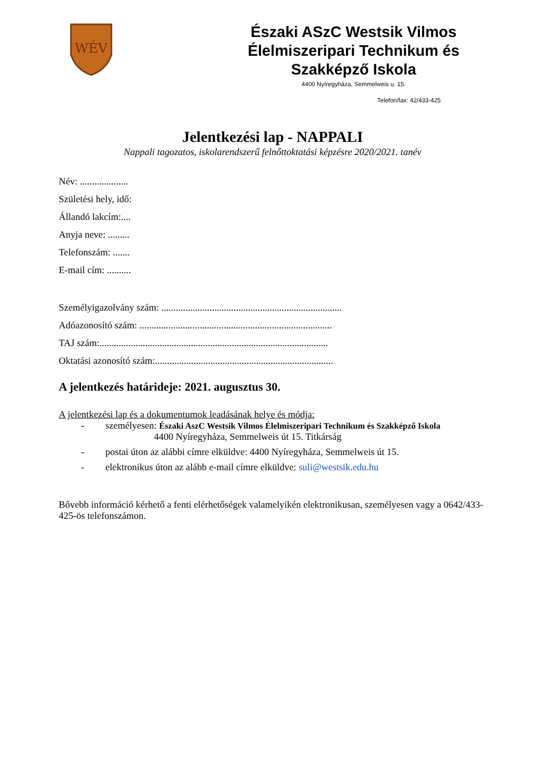WÉV
Északi ASzC Westsik Vilmos
Élelmiszeripari Technikum és
Szakképző Iskola
4400 Nyíregyháza, Semmelweis u. 15.
Telefon/fax: 42/433-425
Jelentkezési lap - NAPPALI
Nappali tagozatos, iskolarendszerű felnőttoktatási képzésre 2020/2021. tanév
Név: ....................
Születési hely, idő:
Állandó lakcím:....
Anyja neve: .........
Telefonszám: .......
E-mail cím: ..........
Személyigazolvány szám: ...........................................................................
Adóazonosító szám: ................................................................................
TAJ szám:...............................................................................................
Oktatási azonosító szám:..........................................................................
A jelentkezés határideje: 2021. augusztus 30.
A jelentkezési lap és a dokumentumok leadásának helye és módja:
- személyesen: Északi AszC Westsik Vilmos Élelmiszeripari Technikum és Szakképző Iskola
4400 Nyíregyháza, Semmelweis út 15. Titkárság
- postai úton az alábbi címre elküldve: 4400 Nyíregyháza, Semmelweis út 15.
- elektronikus úton az alább e-mail címre elküldve: suli@westsik.edu.hu
Bővebb információ kérhető a fenti elérhetőségek valamelyikén elektronikusan, személyesen vagy a 0642/433-425-ös telefonszámon.